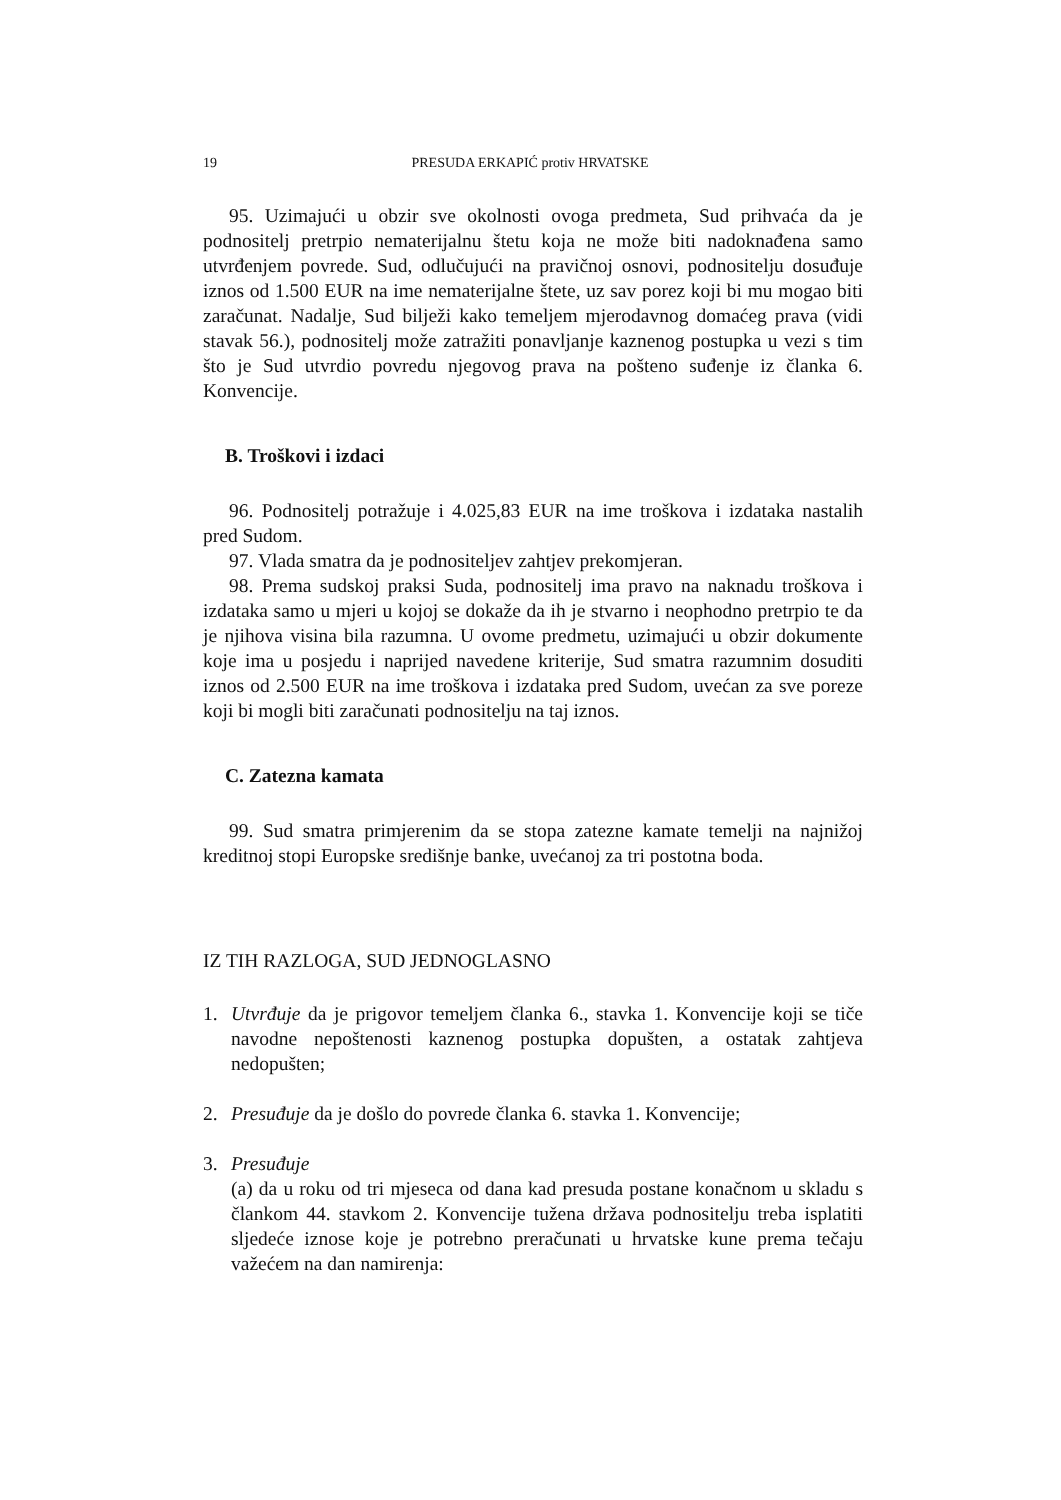19 PRESUDA ERKAPIĆ protiv HRVATSKE
95. Uzimajući u obzir sve okolnosti ovoga predmeta, Sud prihvaća da je podnositelj pretrpio nematerijalnu štetu koja ne može biti nadoknađena samo utvrđenjem povrede. Sud, odlučujući na pravičnoj osnovi, podnositelju dosuđuje iznos od 1.500 EUR na ime nematerijalne štete, uz sav porez koji bi mu mogao biti zaračunat. Nadalje, Sud bilježi kako temeljem mjerodavnog domaćeg prava (vidi stavak 56.), podnositelj može zatražiti ponavljanje kaznenog postupka u vezi s tim što je Sud utvrdio povredu njegovog prava na pošteno suđenje iz članka 6. Konvencije.
B. Troškovi i izdaci
96. Podnositelj potražuje i 4.025,83 EUR na ime troškova i izdataka nastalih pred Sudom.
97. Vlada smatra da je podnositeljev zahtjev prekomjeran.
98. Prema sudskoj praksi Suda, podnositelj ima pravo na naknadu troškova i izdataka samo u mjeri u kojoj se dokaže da ih je stvarno i neophodno pretrpio te da je njihova visina bila razumna. U ovome predmetu, uzimajući u obzir dokumente koje ima u posjedu i naprijed navedene kriterije, Sud smatra razumnim dosuditi iznos od 2.500 EUR na ime troškova i izdataka pred Sudom, uvećan za sve poreze koji bi mogli biti zaračunati podnositelju na taj iznos.
C. Zatezna kamata
99. Sud smatra primjerenim da se stopa zatezne kamate temelji na najnižoj kreditnoj stopi Europske središnje banke, uvećanoj za tri postotna boda.
IZ TIH RAZLOGA, SUD JEDNOGLASNO
1. Utvrđuje da je prigovor temeljem članka 6., stavka 1. Konvencije koji se tiče navodne nepoštenosti kaznenog postupka dopušten, a ostatak zahtjeva nedopušten;
2. Presuđuje da je došlo do povrede članka 6. stavka 1. Konvencije;
3. Presuđuje
(a) da u roku od tri mjeseca od dana kad presuda postane konačnom u skladu s člankom 44. stavkom 2. Konvencije tužena država podnositelju treba isplatiti sljedeće iznose koje je potrebno preračunati u hrvatske kune prema tečaju važećem na dan namirenja: